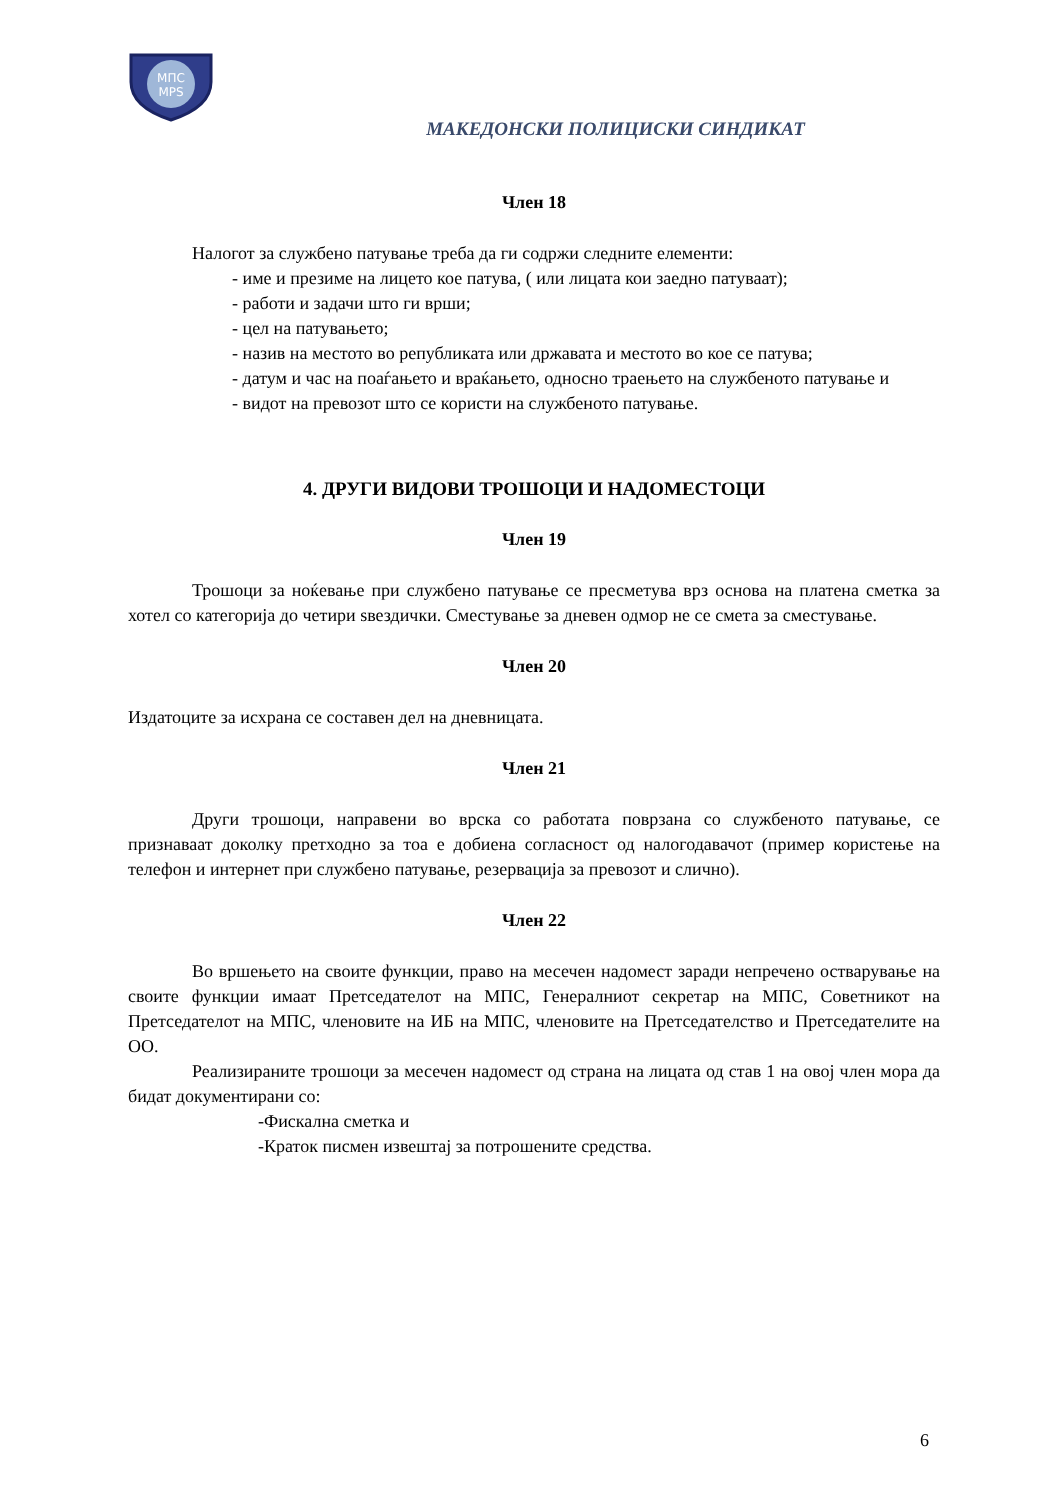МПС
MPS
МАКЕДОНСКИ ПОЛИЦИСКИ СИНДИКАТ
Член 18
Налогот за службено патување треба да ги содржи следните елементи:
- име и презиме на лицето кое патува, ( или лицата кои заедно патуваат);
- работи и задачи што ги врши;
- цел на патувањето;
- назив на местото во републиката или државата и местото во кое се патува;
- датум и час на поаѓањето и враќањето, односно траењето на службеното патување и
- видот на превозот што се користи на службеното патување.
4. ДРУГИ ВИДОВИ ТРОШОЦИ И НАДОМЕСТОЦИ
Член 19
Трошоци за ноќевање при службено патување се пресметува врз основа на платена сметка за хотел со категорија до четири ѕвездички. Сместување за дневен одмор не се смета за сместување.
Член 20
Издатоците за исхрана се составен дел на дневницата.
Член 21
Други трошоци, направени во врска со работата поврзана со службеното патување, се признаваат доколку претходно за тоа е добиена согласност од налогодавачот (пример користење на телефон и интернет при службено патување, резервација за превозот и слично).
Член 22
Во вршењето на своите функции, право на месечен надомест заради непречено остварување на своите функции имаат Претседателот на МПС, Генералниот секретар на МПС, Советникот на Претседателот на МПС, членовите на ИБ на МПС, членовите на Претседателство и Претседателите на ОО.
Реализираните трошоци за месечен надомест од страна на лицата од став 1 на овој член мора да бидат документирани со:
-Фискална сметка и
-Краток писмен извештај за потрошените средства.
6